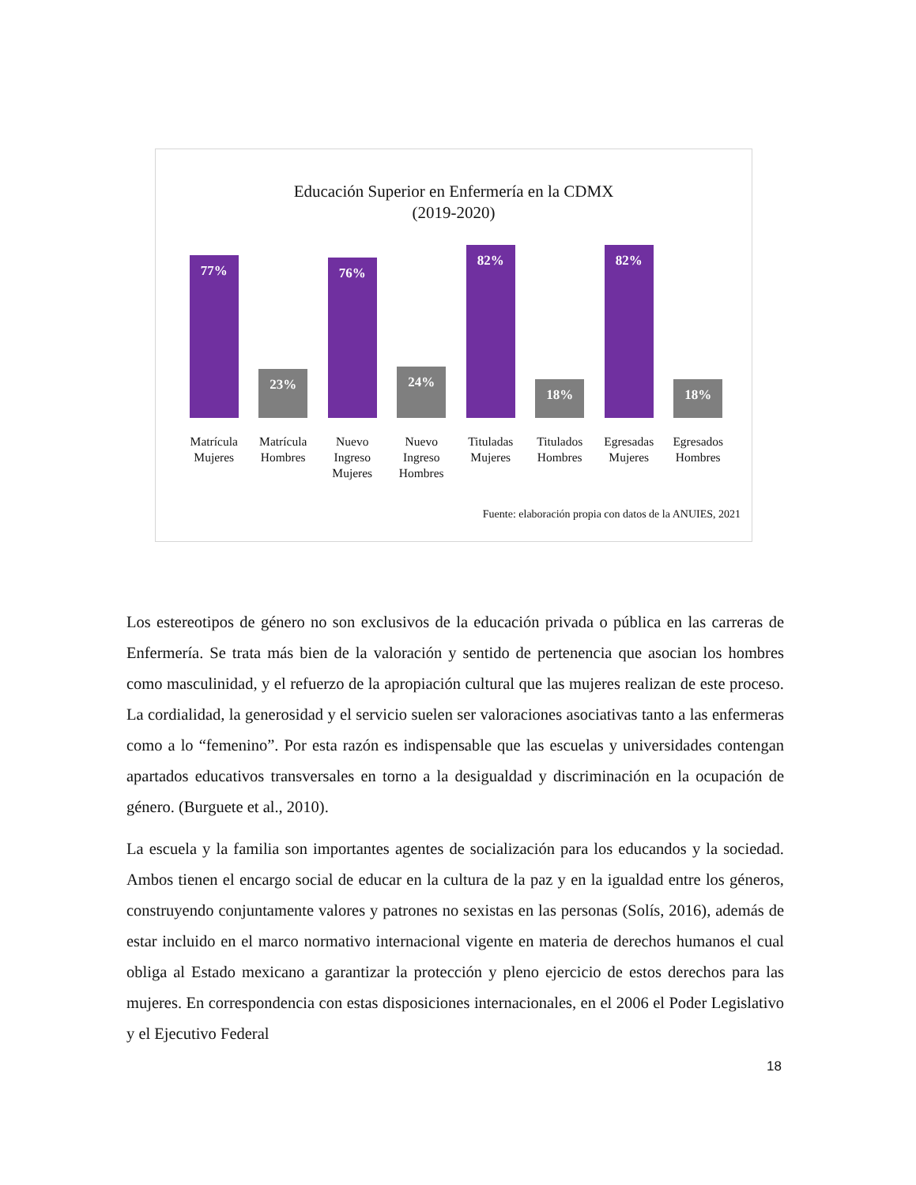Educación Superior en Enfermería en la CDMX
(2019-2020)
77%
23%
76%
24%
82%
18%
82%
18%
Matrícula Mujeres
Matrícula Hombres
Nuevo Ingreso Mujeres
Nuevo Ingreso Hombres
Tituladas Mujeres
Titulados Hombres
Egresadas Mujeres
Egresados Hombres
Fuente: elaboración propia con datos de la ANUIES, 2021
Los estereotipos de género no son exclusivos de la educación privada o pública en las carreras de Enfermería. Se trata más bien de la valoración y sentido de pertenencia que asocian los hombres como masculinidad, y el refuerzo de la apropiación cultural que las mujeres realizan de este proceso. La cordialidad, la generosidad y el servicio suelen ser valoraciones asociativas tanto a las enfermeras como a lo “femenino”. Por esta razón es indispensable que las escuelas y universidades contengan apartados educativos transversales en torno a la desigualdad y discriminación en la ocupación de género. (Burguete et al., 2010).
La escuela y la familia son importantes agentes de socialización para los educandos y la sociedad. Ambos tienen el encargo social de educar en la cultura de la paz y en la igualdad entre los géneros, construyendo conjuntamente valores y patrones no sexistas en las personas (Solís, 2016), además de estar incluido en el marco normativo internacional vigente en materia de derechos humanos el cual obliga al Estado mexicano a garantizar la protección y pleno ejercicio de estos derechos para las mujeres. En correspondencia con estas disposiciones internacionales, en el 2006 el Poder Legislativo y el Ejecutivo Federal
18